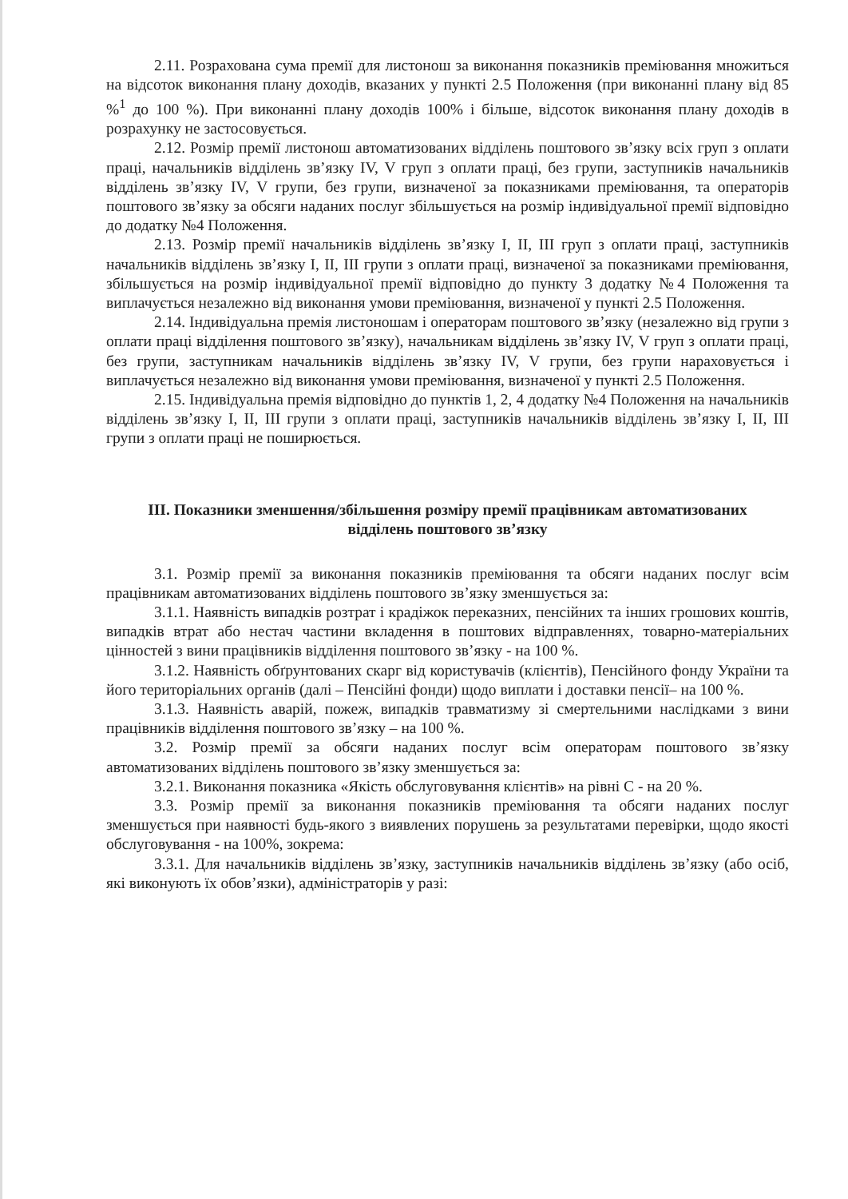2.11. Розрахована сума премії для листонош за виконання показників преміювання множиться на відсоток виконання плану доходів, вказаних у пункті 2.5 Положення (при виконанні плану від 85 %<sup>1</sup> до 100 %). При виконанні плану доходів 100% і більше, відсоток виконання плану доходів в розрахунку не застосовується.
2.12. Розмір премії листонош автоматизованих відділень поштового зв’язку всіх груп з оплати праці, начальників відділень зв’язку IV, V груп з оплати праці, без групи, заступників начальників відділень зв’язку IV, V групи, без групи, визначеної за показниками преміювання, та операторів поштового зв’язку за обсяги наданих послуг збільшується на розмір індивідуальної премії відповідно до додатку №4 Положення.
2.13. Розмір премії начальників відділень зв’язку I, II, III груп з оплати праці, заступників начальників відділень зв’язку I, II, III групи з оплати праці, визначеної за показниками преміювання, збільшується на розмір індивідуальної премії відповідно до пункту 3 додатку №4 Положення та виплачується незалежно від виконання умови преміювання, визначеної у пункті 2.5 Положення.
2.14. Індивідуальна премія листоношам і операторам поштового зв’язку (незалежно від групи з оплати праці відділення поштового зв’язку), начальникам відділень зв’язку IV, V груп з оплати праці, без групи, заступникам начальників відділень зв’язку IV, V групи, без групи нараховується і виплачується незалежно від виконання умови преміювання, визначеної у пункті 2.5 Положення.
2.15. Індивідуальна премія відповідно до пунктів 1, 2, 4 додатку №4 Положення на начальників відділень зв’язку I, II, III групи з оплати праці, заступників начальників відділень зв’язку I, II, III групи з оплати праці не поширюється.
III. Показники зменшення/збільшення розміру премії працівникам автоматизованих відділень поштового зв’язку
3.1. Розмір премії за виконання показників преміювання та обсяги наданих послуг всім працівникам автоматизованих відділень поштового зв’язку зменшується за:
3.1.1. Наявність випадків розтрат і крадіжок переказних, пенсійних та інших грошових коштів, випадків втрат або нестач частини вкладення в поштових відправленнях, товарно-матеріальних цінностей з вини працівників відділення поштового зв’язку - на 100 %.
3.1.2. Наявність обґрунтованих скарг від користувачів (клієнтів), Пенсійного фонду України та його територіальних органів (далі – Пенсійні фонди) щодо виплати і доставки пенсії– на 100 %.
3.1.3. Наявність аварій, пожеж, випадків травматизму зі смертельними наслідками з вини працівників відділення поштового зв’язку – на 100 %.
3.2. Розмір премії за обсяги наданих послуг всім операторам поштового зв’язку автоматизованих відділень поштового зв’язку зменшується за:
3.2.1. Виконання показника «Якість обслуговування клієнтів» на рівні С - на 20 %.
3.3. Розмір премії за виконання показників преміювання та обсяги наданих послуг зменшується при наявності будь-якого з виявлених порушень за результатами перевірки, щодо якості обслуговування - на 100%, зокрема:
3.3.1. Для начальників відділень зв’язку, заступників начальників відділень зв’язку (або осіб, які виконують їх обов’язки), адміністраторів у разі: